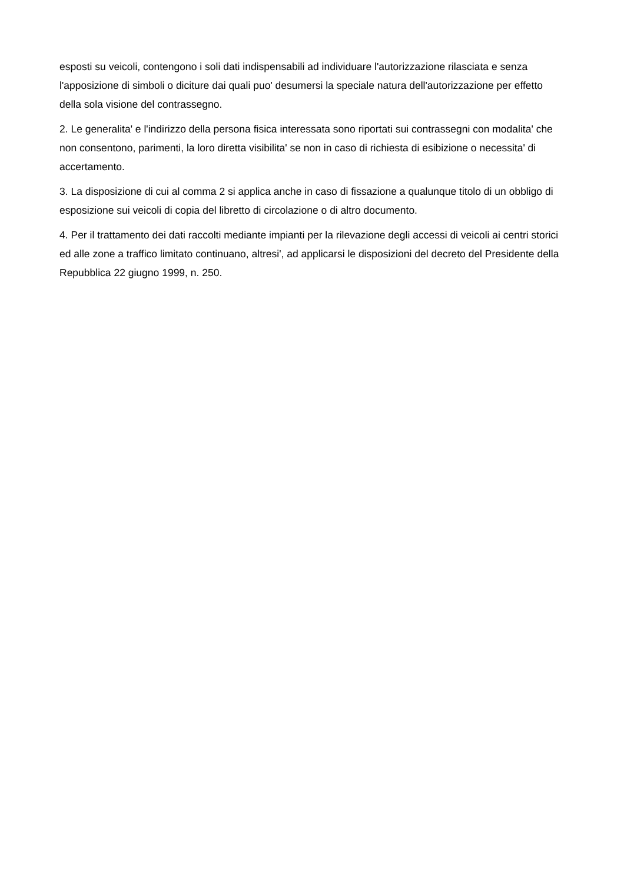esposti su veicoli, contengono i soli dati indispensabili ad individuare l'autorizzazione rilasciata e senza l'apposizione di simboli o diciture dai quali puo' desumersi la speciale natura dell'autorizzazione per effetto della sola visione del contrassegno.
2. Le generalita' e l'indirizzo della persona fisica interessata sono riportati sui contrassegni con modalita' che non consentono, parimenti, la loro diretta visibilita' se non in caso di richiesta di esibizione o necessita' di accertamento.
3. La disposizione di cui al comma 2 si applica anche in caso di fissazione a qualunque titolo di un obbligo di esposizione sui veicoli di copia del libretto di circolazione o di altro documento.
4. Per il trattamento dei dati raccolti mediante impianti per la rilevazione degli accessi di veicoli ai centri storici ed alle zone a traffico limitato continuano, altresi', ad applicarsi le disposizioni del decreto del Presidente della Repubblica 22 giugno 1999, n. 250.